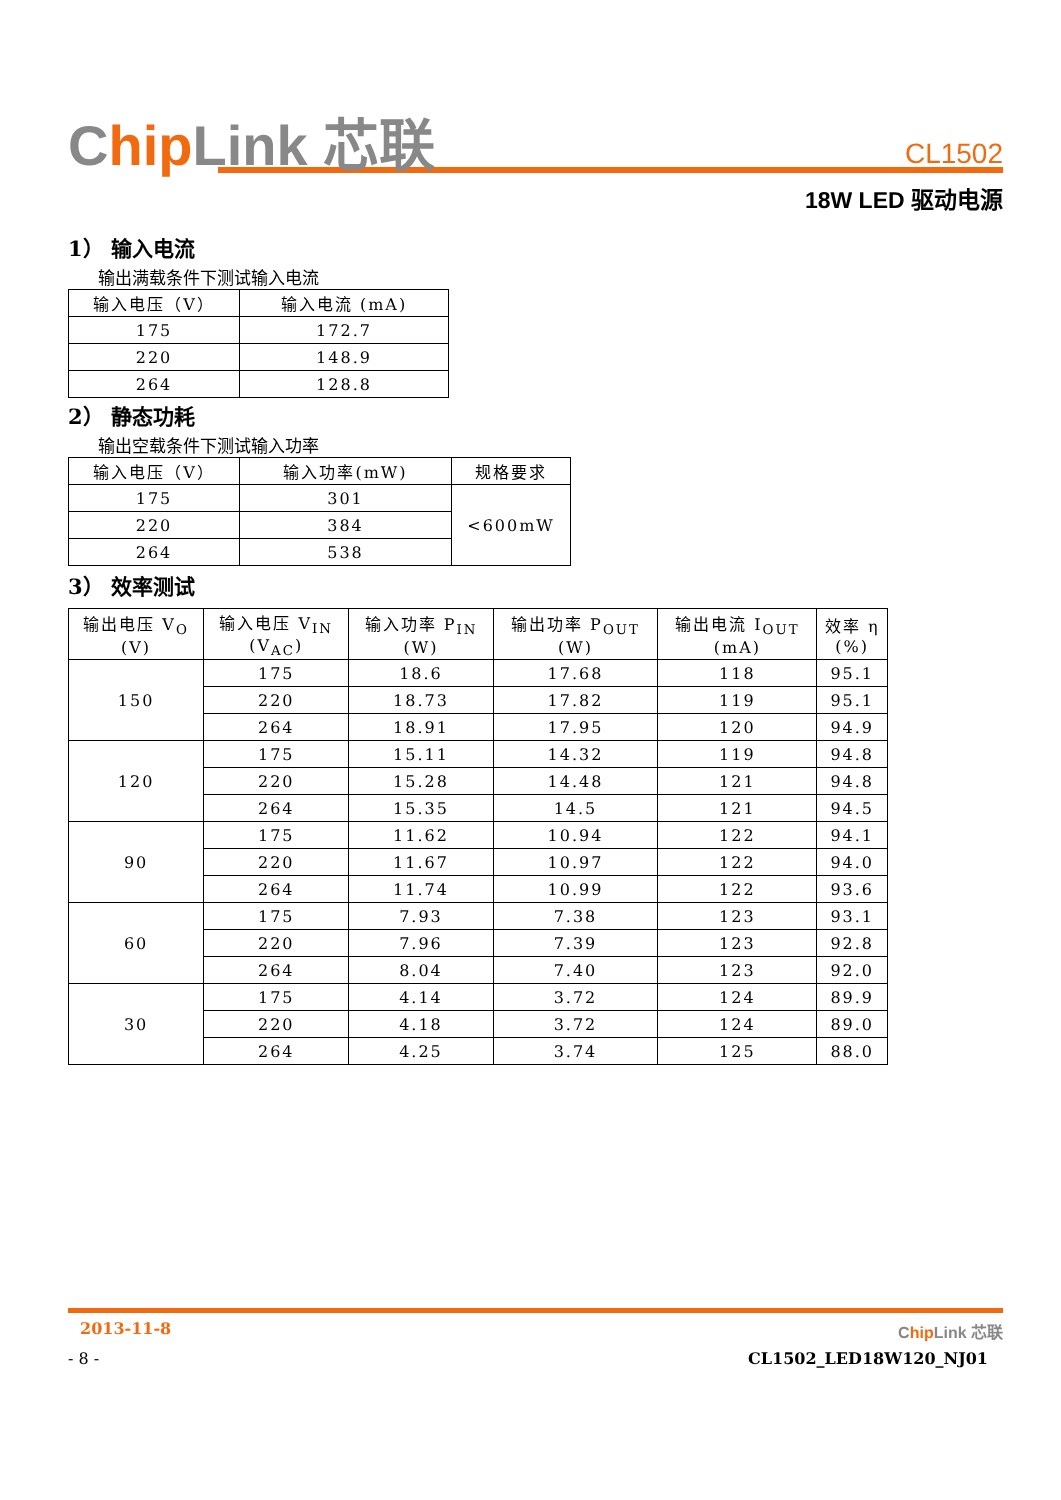Chip Link 芯联
CL1502
18W LED 驱动电源
1） 输入电流
输出满载条件下测试输入电流
| 输入电压（V） | 输入电流 (mA) |
| --- | --- |
| 175 | 172.7 |
| 220 | 148.9 |
| 264 | 128.8 |
2） 静态功耗
输出空载条件下测试输入功率
| 输入电压（V） | 输入功率(mW) | 规格要求 |
| --- | --- | --- |
| 175 | 301 | <600mW |
| 220 | 384 | |
| 264 | 538 | |
3） 效率测试
| 输出电压 V<sub>O</sub> (V) | 输入电压 V<sub>IN</sub> (V<sub>AC</sub>) | 输入功率 P<sub>IN</sub> (W) | 输出功率 P<sub>OUT</sub> (W) | 输出电流 I<sub>OUT</sub> (mA) | 效率 η (%) |
| --- | --- | --- | --- | --- | --- |
| 150 | 175 | 18.6 | 17.68 | 118 | 95.1 |
| | 220 | 18.73 | 17.82 | 119 | 95.1 |
| | 264 | 18.91 | 17.95 | 120 | 94.9 |
| 120 | 175 | 15.11 | 14.32 | 119 | 94.8 |
| | 220 | 15.28 | 14.48 | 121 | 94.8 |
| | 264 | 15.35 | 14.5 | 121 | 94.5 |
| 90 | 175 | 11.62 | 10.94 | 122 | 94.1 |
| | 220 | 11.67 | 10.97 | 122 | 94.0 |
| | 264 | 11.74 | 10.99 | 122 | 93.6 |
| 60 | 175 | 7.93 | 7.38 | 123 | 93.1 |
| | 220 | 7.96 | 7.39 | 123 | 92.8 |
| | 264 | 8.04 | 7.40 | 123 | 92.0 |
| 30 | 175 | 4.14 | 3.72 | 124 | 89.9 |
| | 220 | 4.18 | 3.72 | 124 | 89.0 |
| | 264 | 4.25 | 3.74 | 125 | 88.0 |
2013-11-8 Chip Link 芯联
- 8 - CL1502_LED18W120_NJ01